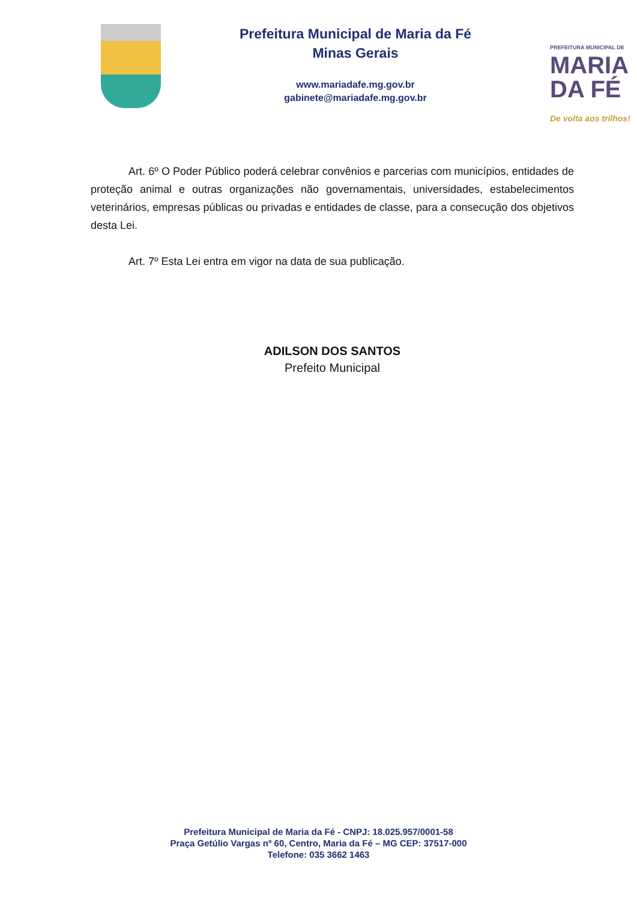Prefeitura Municipal de Maria da Fé
Minas Gerais
www.mariadafe.mg.gov.br
gabinete@mariadafe.mg.gov.br
PREFEITURA MUNICIPAL DE
MARIA
DA FÉ
De volta aos trilhos!
Art. 6º O Poder Público poderá celebrar convênios e parcerias com municípios, entidades de proteção animal e outras organizações não governamentais, universidades, estabelecimentos veterinários, empresas públicas ou privadas e entidades de classe, para a consecução dos objetivos desta Lei.
Art. 7º Esta Lei entra em vigor na data de sua publicação.
ADILSON DOS SANTOS
Prefeito Municipal
Prefeitura Municipal de Maria da Fé - CNPJ: 18.025.957/0001-58
Praça Getúlio Vargas nº 60, Centro, Maria da Fé – MG CEP: 37517-000
Telefone: 035 3662 1463